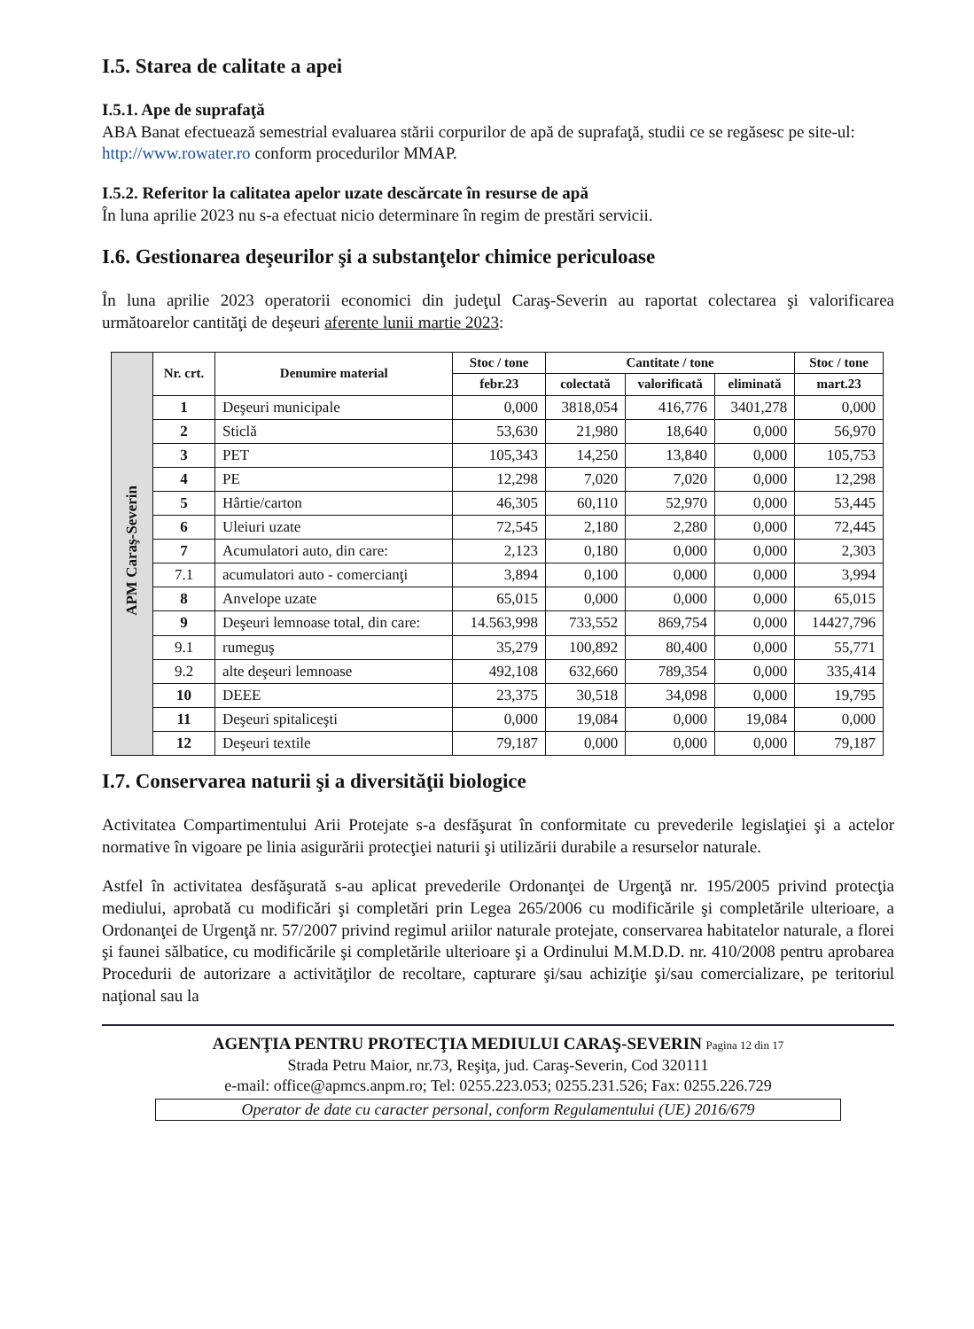I.5. Starea de calitate a apei
I.5.1. Ape de suprafaţă
ABA Banat efectuează semestrial evaluarea stării corpurilor de apă de suprafaţă, studii ce se regăsesc pe site-ul: http://www.rowater.ro conform procedurilor MMAP.
I.5.2. Referitor la calitatea apelor uzate descărcate în resurse de apă
În luna aprilie 2023 nu s-a efectuat nicio determinare în regim de prestări servicii.
I.6. Gestionarea deşeurilor şi a substanţelor chimice periculoase
În luna aprilie 2023 operatorii economici din judeţul Caraş-Severin au raportat colectarea şi valorificarea următoarelor cantităţi de deşeuri aferente lunii martie 2023:
| APM Caraş-Severin | Nr. crt. | Denumire material | Stoc / tone | Cantitate / tone | | | Stoc / tone |
| | | | febr.23 | colectată | valorificată | eliminată | mart.23 |
| | 1 | Deşeuri municipale | 0,000 | 3818,054 | 416,776 | 3401,278 | 0,000 |
| | 2 | Sticlă | 53,630 | 21,980 | 18,640 | 0,000 | 56,970 |
| | 3 | PET | 105,343 | 14,250 | 13,840 | 0,000 | 105,753 |
| | 4 | PE | 12,298 | 7,020 | 7,020 | 0,000 | 12,298 |
| | 5 | Hârtie/carton | 46,305 | 60,110 | 52,970 | 0,000 | 53,445 |
| | 6 | Uleiuri uzate | 72,545 | 2,180 | 2,280 | 0,000 | 72,445 |
| | 7 | Acumulatori auto, din care: | 2,123 | 0,180 | 0,000 | 0,000 | 2,303 |
| | 7.1 | acumulatori auto - comercianţi | 3,894 | 0,100 | 0,000 | 0,000 | 3,994 |
| | 8 | Anvelope uzate | 65,015 | 0,000 | 0,000 | 0,000 | 65,015 |
| | 9 | Deşeuri lemnoase total, din care: | 14.563,998 | 733,552 | 869,754 | 0,000 | 14427,796 |
| | 9.1 | rumeguş | 35,279 | 100,892 | 80,400 | 0,000 | 55,771 |
| | 9.2 | alte deşeuri lemnoase | 492,108 | 632,660 | 789,354 | 0,000 | 335,414 |
| | 10 | DEEE | 23,375 | 30,518 | 34,098 | 0,000 | 19,795 |
| | 11 | Deşeuri spitaliceşti | 0,000 | 19,084 | 0,000 | 19,084 | 0,000 |
| | 12 | Deşeuri textile | 79,187 | 0,000 | 0,000 | 0,000 | 79,187 |
I.7. Conservarea naturii şi a diversităţii biologice
Activitatea Compartimentului Arii Protejate s-a desfăşurat în conformitate cu prevederile legislaţiei şi a actelor normative în vigoare pe linia asigurării protecţiei naturii şi utilizării durabile a resurselor naturale.
Astfel în activitatea desfăşurată s-au aplicat prevederile Ordonanţei de Urgenţă nr. 195/2005 privind protecţia mediului, aprobată cu modificări şi completări prin Legea 265/2006 cu modificările şi completările ulterioare, a Ordonanţei de Urgenţă nr. 57/2007 privind regimul ariilor naturale protejate, conservarea habitatelor naturale, a florei şi faunei sălbatice, cu modificările şi completările ulterioare şi a Ordinului M.M.D.D. nr. 410/2008 pentru aprobarea Procedurii de autorizare a activităţilor de recoltare, capturare şi/sau achiziţie şi/sau comercializare, pe teritoriul naţional sau la
AGENŢIA PENTRU PROTECŢIA MEDIULUI CARAŞ-SEVERIN Pagina 12 din 17
Strada Petru Maior, nr.73, Reşiţa, jud. Caraş-Severin, Cod 320111
e-mail: office@apmcs.anpm.ro; Tel: 0255.223.053; 0255.231.526; Fax: 0255.226.729
Operator de date cu caracter personal, conform Regulamentului (UE) 2016/679